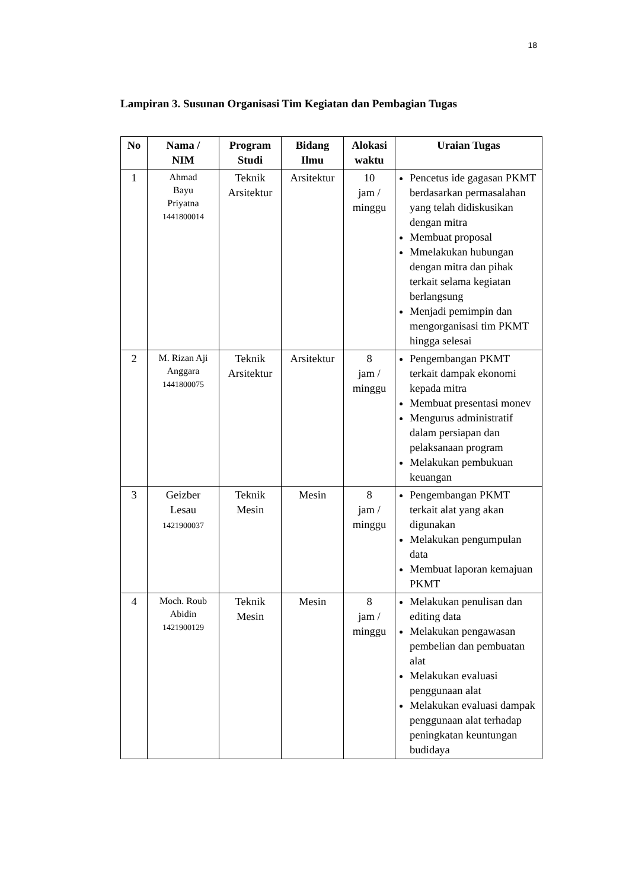18
Lampiran 3. Susunan Organisasi Tim Kegiatan dan Pembagian Tugas
| No | Nama / NIM | Program Studi | Bidang Ilmu | Alokasi waktu | Uraian Tugas |
| --- | --- | --- | --- | --- | --- |
| 1 | Ahmad Bayu Priyatna 1441800014 | Teknik Arsitektur | Arsitektur | 10 jam / minggu | Pencetus ide gagasan PKMT berdasarkan permasalahan yang telah didiskusikan dengan mitra Membuat proposal Mmelakukan hubungan dengan mitra dan pihak terkait selama kegiatan berlangsung Menjadi pemimpin dan mengorganisasi tim PKMT hingga selesai |
| 2 | M. Rizan Aji Anggara 1441800075 | Teknik Arsitektur | Arsitektur | 8 jam / minggu | Pengembangan PKMT terkait dampak ekonomi kepada mitra Membuat presentasi monev Mengurus administratif dalam persiapan dan pelaksanaan program Melakukan pembukuan keuangan |
| 3 | Geizber Lesau 1421900037 | Teknik Mesin | Mesin | 8 jam / minggu | Pengembangan PKMT terkait alat yang akan digunakan Melakukan pengumpulan data Membuat laporan kemajuan PKMT |
| 4 | Moch. Roub Abidin 1421900129 | Teknik Mesin | Mesin | 8 jam / minggu | Melakukan penulisan dan editing data Melakukan pengawasan pembelian dan pembuatan alat Melakukan evaluasi penggunaan alat Melakukan evaluasi dampak penggunaan alat terhadap peningkatan keuntungan budidaya |